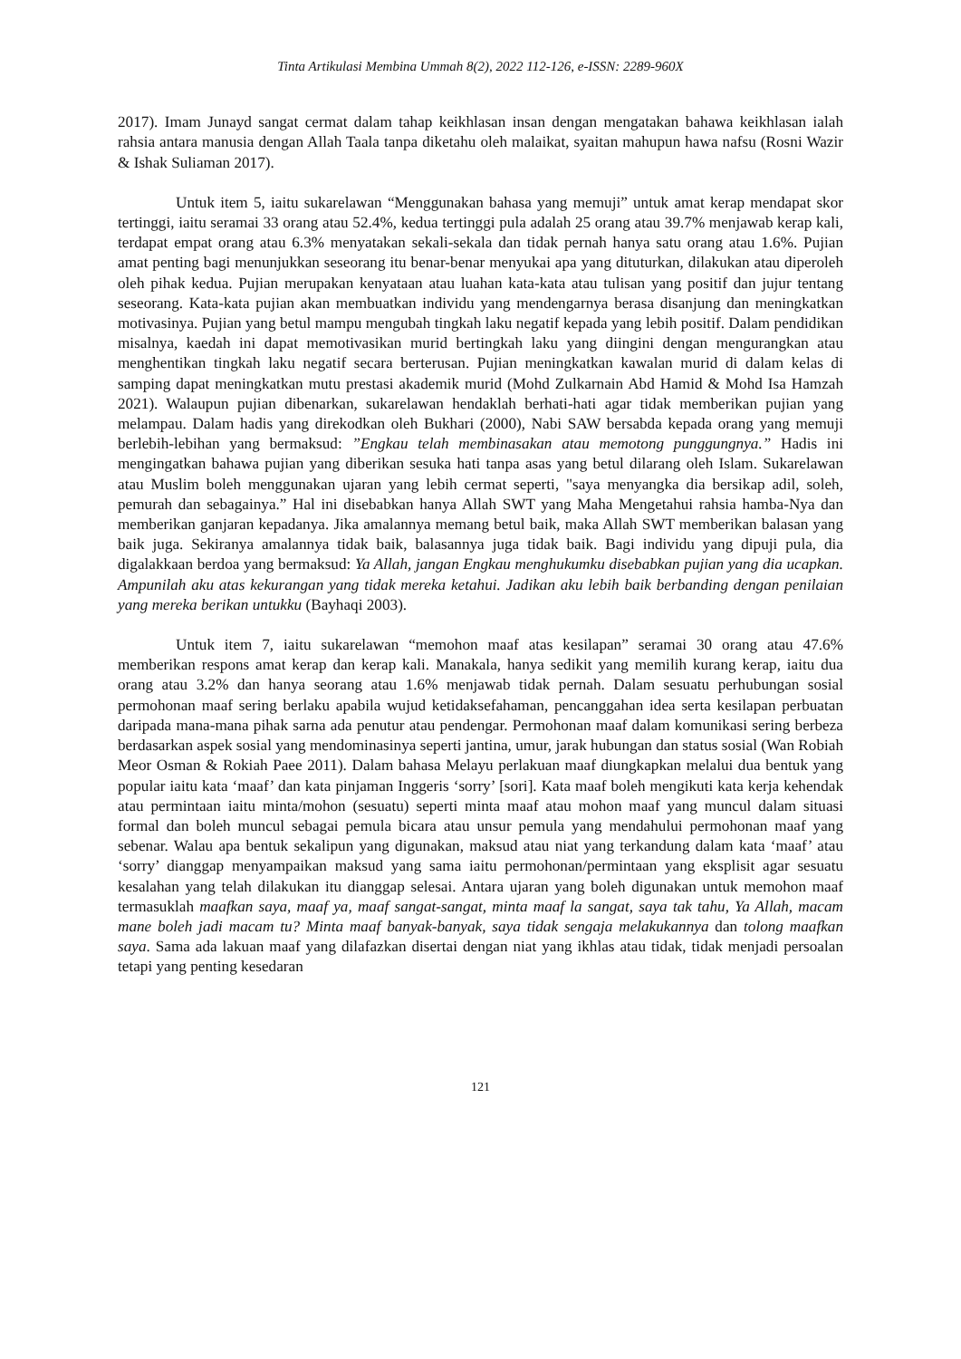Tinta Artikulasi Membina Ummah 8(2), 2022 112-126, e-ISSN: 2289-960X
2017). Imam Junayd sangat cermat dalam tahap keikhlasan insan dengan mengatakan bahawa keikhlasan ialah rahsia antara manusia dengan Allah Taala tanpa diketahu oleh malaikat, syaitan mahupun hawa nafsu (Rosni Wazir & Ishak Suliaman 2017).
Untuk item 5, iaitu sukarelawan “Menggunakan bahasa yang memuji” untuk amat kerap mendapat skor tertinggi, iaitu seramai 33 orang atau 52.4%, kedua tertinggi pula adalah 25 orang atau 39.7% menjawab kerap kali, terdapat empat orang atau 6.3% menyatakan sekali-sekala dan tidak pernah hanya satu orang atau 1.6%. Pujian amat penting bagi menunjukkan seseorang itu benar-benar menyukai apa yang dituturkan, dilakukan atau diperoleh oleh pihak kedua. Pujian merupakan kenyataan atau luahan kata-kata atau tulisan yang positif dan jujur tentang seseorang. Kata-kata pujian akan membuatkan individu yang mendengarnya berasa disanjung dan meningkatkan motivasinya. Pujian yang betul mampu mengubah tingkah laku negatif kepada yang lebih positif. Dalam pendidikan misalnya, kaedah ini dapat memotivasikan murid bertingkah laku yang diingini dengan mengurangkan atau menghentikan tingkah laku negatif secara berterusan. Pujian meningkatkan kawalan murid di dalam kelas di samping dapat meningkatkan mutu prestasi akademik murid (Mohd Zulkarnain Abd Hamid & Mohd Isa Hamzah 2021). Walaupun pujian dibenarkan, sukarelawan hendaklah berhati-hati agar tidak memberikan pujian yang melampau. Dalam hadis yang direkodkan oleh Bukhari (2000), Nabi SAW bersabda kepada orang yang memuji berlebih-lebihan yang bermaksud: ”Engkau telah membinasakan atau memotong punggungnya.” Hadis ini mengingatkan bahawa pujian yang diberikan sesuka hati tanpa asas yang betul dilarang oleh Islam. Sukarelawan atau Muslim boleh menggunakan ujaran yang lebih cermat seperti, "saya menyangka dia bersikap adil, soleh, pemurah dan sebagainya.” Hal ini disebabkan hanya Allah SWT yang Maha Mengetahui rahsia hamba-Nya dan memberikan ganjaran kepadanya. Jika amalannya memang betul baik, maka Allah SWT memberikan balasan yang baik juga. Sekiranya amalannya tidak baik, balasannya juga tidak baik. Bagi individu yang dipuji pula, dia digalakkaan berdoa yang bermaksud: Ya Allah, jangan Engkau menghukumku disebabkan pujian yang dia ucapkan. Ampunilah aku atas kekurangan yang tidak mereka ketahui. Jadikan aku lebih baik berbanding dengan penilaian yang mereka berikan untukku (Bayhaqi 2003).
Untuk item 7, iaitu sukarelawan “memohon maaf atas kesilapan” seramai 30 orang atau 47.6% memberikan respons amat kerap dan kerap kali. Manakala, hanya sedikit yang memilih kurang kerap, iaitu dua orang atau 3.2% dan hanya seorang atau 1.6% menjawab tidak pernah. Dalam sesuatu perhubungan sosial permohonan maaf sering berlaku apabila wujud ketidaksefahaman, pencanggahan idea serta kesilapan perbuatan daripada mana-mana pihak sarna ada penutur atau pendengar. Permohonan maaf dalam komunikasi sering berbeza berdasarkan aspek sosial yang mendominasinya seperti jantina, umur, jarak hubungan dan status sosial (Wan Robiah Meor Osman & Rokiah Paee 2011). Dalam bahasa Melayu perlakuan maaf diungkapkan melalui dua bentuk yang popular iaitu kata ‘maaf’ dan kata pinjaman Inggeris ‘sorry’ [sori]. Kata maaf boleh mengikuti kata kerja kehendak atau permintaan iaitu minta/mohon (sesuatu) seperti minta maaf atau mohon maaf yang muncul dalam situasi formal dan boleh muncul sebagai pemula bicara atau unsur pemula yang mendahului permohonan maaf yang sebenar. Walau apa bentuk sekalipun yang digunakan, maksud atau niat yang terkandung dalam kata ‘maaf’ atau ‘sorry’ dianggap menyampaikan maksud yang sama iaitu permohonan/permintaan yang eksplisit agar sesuatu kesalahan yang telah dilakukan itu dianggap selesai. Antara ujaran yang boleh digunakan untuk memohon maaf termasuklah maafkan saya, maaf ya, maaf sangat-sangat, minta maaf la sangat, saya tak tahu, Ya Allah, macam mane boleh jadi macam tu? Minta maaf banyak-banyak, saya tidak sengaja melakukannya dan tolong maafkan saya. Sama ada lakuan maaf yang dilafazkan disertai dengan niat yang ikhlas atau tidak, tidak menjadi persoalan tetapi yang penting kesedaran
121